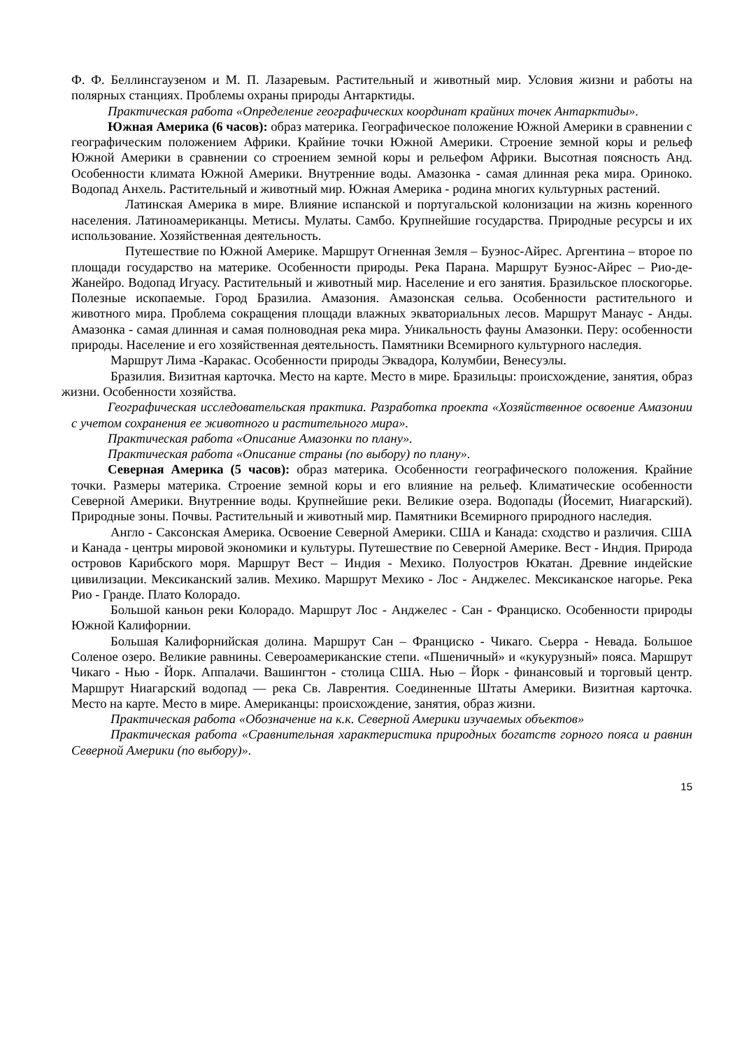Ф. Ф. Беллинсгаузеном и М. П. Лазаревым. Растительный и животный мир. Условия жизни и работы на полярных станциях. Проблемы охраны природы Антарктиды.
Практическая работа «Определение географических координат крайних точек Антарктиды».
Южная Америка (6 часов): образ материка. Географическое положение Южной Америки в сравнении с географическим положением Африки. Крайние точки Южной Америки. Строение земной коры и рельеф Южной Америки в сравнении со строением земной коры и рельефом Африки. Высотная поясность Анд. Особенности климата Южной Америки. Внутренние воды. Амазонка - самая длинная река мира. Ориноко. Водопад Анхель. Растительный и животный мир. Южная Америка - родина многих культурных растений.
Латинская Америка в мире. Влияние испанской и португальской колонизации на жизнь коренного населения. Латиноамериканцы. Метисы. Мулаты. Самбо. Крупнейшие государства. Природные ресурсы и их использование. Хозяйственная деятельность.
Путешествие по Южной Америке. Маршрут Огненная Земля – Буэнос-Айрес. Аргентина – второе по площади государство на материке. Особенности природы. Река Парана. Маршрут Буэнос-Айрес – Рио-де-Жанейро. Водопад Игуасу. Растительный и животный мир. Население и его занятия. Бразильское плоскогорье. Полезные ископаемые. Город Бразилиа. Амазония. Амазонская сельва. Особенности растительного и животного мира. Проблема сокращения площади влажных экваториальных лесов. Маршрут Манаус - Анды. Амазонка - самая длинная и самая полноводная река мира. Уникальность фауны Амазонки. Перу: особенности природы. Население и его хозяйственная деятельность. Памятники Всемирного культурного наследия.
Маршрут Лима -Каракас. Особенности природы Эквадора, Колумбии, Венесуэлы.
Бразилия. Визитная карточка. Место на карте. Место в мире. Бразильцы: происхождение, занятия, образ жизни. Особенности хозяйства.
Географическая исследовательская практика. Разработка проекта «Хозяйственное освоение Амазонии с учетом сохранения ее животного и растительного мира».
Практическая работа «Описание Амазонки по плану».
Практическая работа «Описание страны (по выбору) по плану».
Северная Америка (5 часов): образ материка. Особенности географического положения. Крайние точки. Размеры материка. Строение земной коры и его влияние на рельеф. Климатические особенности Северной Америки. Внутренние воды. Крупнейшие реки. Великие озера. Водопады (Йосемит, Ниагарский). Природные зоны. Почвы. Растительный и животный мир. Памятники Всемирного природного наследия.
Англо - Саксонская Америка. Освоение Северной Америки. США и Канада: сходство и различия. США и Канада - центры мировой экономики и культуры. Путешествие по Северной Америке. Вест - Индия. Природа островов Карибского моря. Маршрут Вест – Индия - Мехико. Полуостров Юкатан. Древние индейские цивилизации. Мексиканский залив. Мехико. Маршрут Мехико - Лос - Анджелес. Мексиканское нагорье. Река Рио - Гранде. Плато Колорадо.
Большой каньон реки Колорадо. Маршрут Лос - Анджелес - Сан - Франциско. Особенности природы Южной Калифорнии.
Большая Калифорнийская долина. Маршрут Сан – Франциско - Чикаго. Сьерра - Невада. Большое Соленое озеро. Великие равнины. Североамериканские степи. «Пшеничный» и «кукурузный» пояса. Маршрут Чикаго - Нью - Йорк. Аппалачи. Вашингтон - столица США. Нью – Йорк - финансовый и торговый центр. Маршрут Ниагарский водопад — река Св. Лаврентия. Соединенные Штаты Америки. Визитная карточка. Место на карте. Место в мире. Американцы: происхождение, занятия, образ жизни.
Практическая работа «Обозначение на к.к. Северной Америки изучаемых объектов»
Практическая работа «Сравнительная характеристика природных богатств горного пояса и равнин Северной Америки (по выбору)».
15